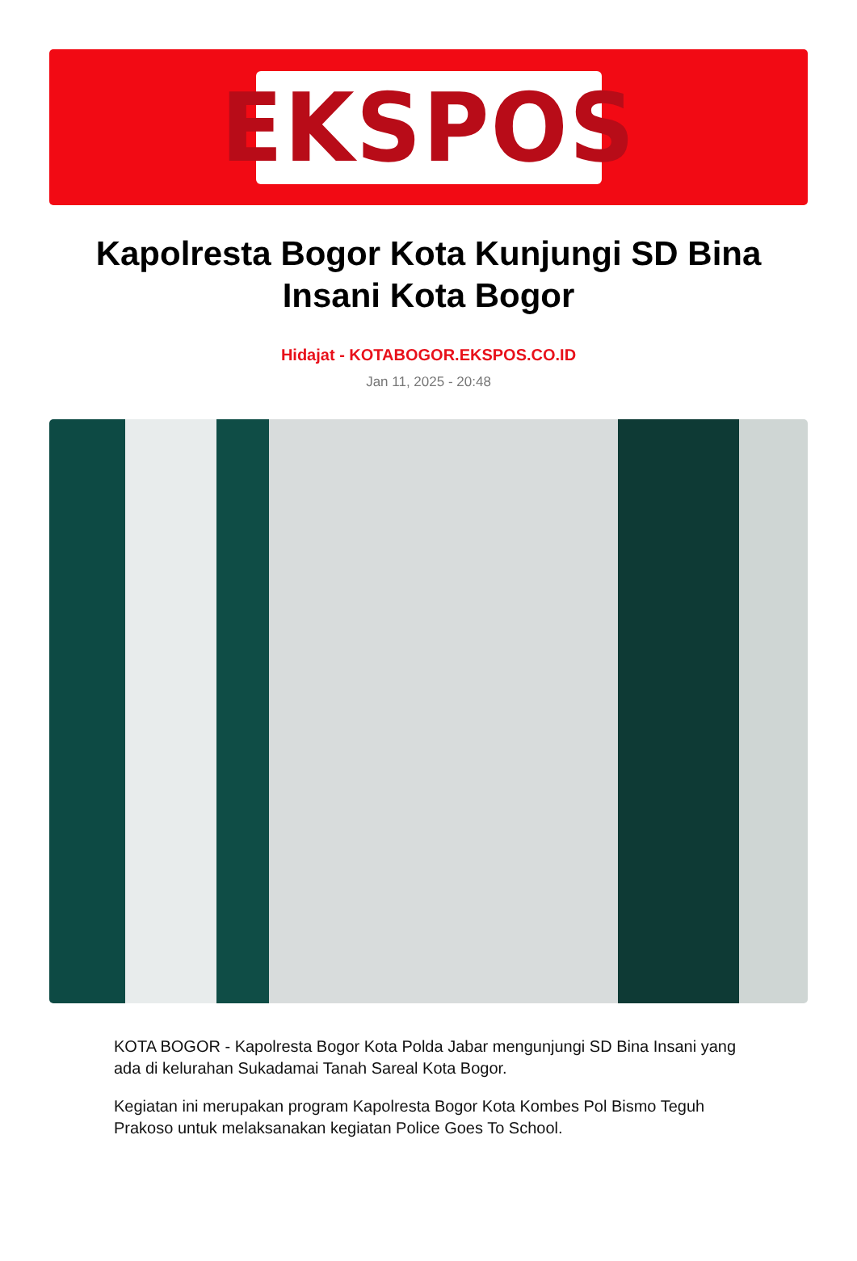EKSPOS
Kapolresta Bogor Kota Kunjungi SD Bina Insani Kota Bogor
Hidajat - KOTABOGOR.EKSPOS.CO.ID
Jan 11, 2025 - 20:48
KOTA BOGOR - Kapolresta Bogor Kota Polda Jabar mengunjungi SD Bina Insani yang ada di kelurahan Sukadamai Tanah Sareal Kota Bogor.
Kegiatan ini merupakan program Kapolresta Bogor Kota Kombes Pol Bismo Teguh Prakoso untuk melaksanakan kegiatan Police Goes To School.